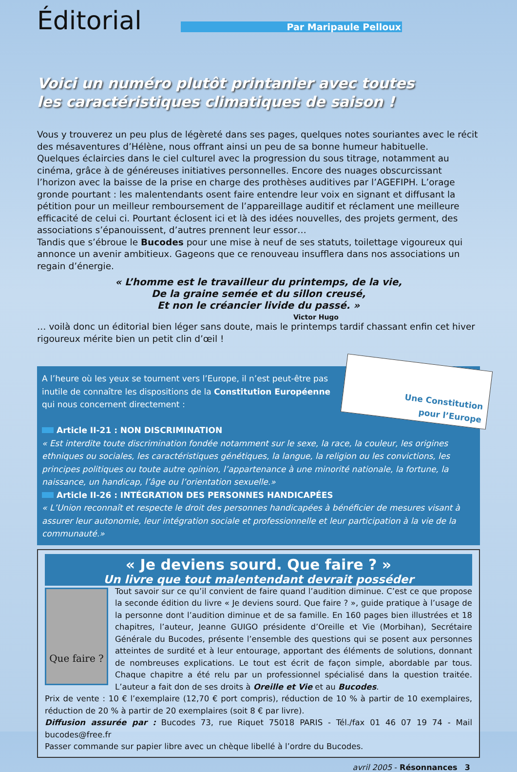Éditorial
Par Maripaule Pelloux
Voici un numéro plutôt printanier avec toutes
les caractéristiques climatiques de saison !
Vous y trouverez un peu plus de légèreté dans ses pages, quelques notes souriantes avec le récit des mésaventures d’Hélène, nous offrant ainsi un peu de sa bonne humeur habituelle.
Quelques éclaircies dans le ciel culturel avec la progression du sous titrage, notamment au cinéma, grâce à de généreuses initiatives personnelles. Encore des nuages obscurcissant l’horizon avec la baisse de la prise en charge des prothèses auditives par l’AGEFIPH. L’orage gronde pourtant : les malentendants osent faire entendre leur voix en signant et diffusant la pétition pour un meilleur remboursement de l’appareillage auditif et réclament une meilleure efficacité de celui ci. Pourtant éclosent ici et là des idées nouvelles, des projets germent, des associations s’épanouissent, d’autres prennent leur essor…
Tandis que s’ébroue le Bucodes pour une mise à neuf de ses statuts, toilettage vigoureux qui annonce un avenir ambitieux. Gageons que ce renouveau insufflera dans nos associations un regain d’énergie.
« L’homme est le travailleur du printemps, de la vie,
De la graine semée et du sillon creusé,
Et non le créancier livide du passé. »
Victor Hugo
… voilà donc un éditorial bien léger sans doute, mais le printemps tardif chassant enfin cet hiver rigoureux mérite bien un petit clin d’œil !
Une Constitution
pour l’Europe
A l’heure où les yeux se tournent vers l’Europe, il n’est peut-être pas inutile de connaître les dispositions de la Constitution Européenne qui nous concernent directement :
Article II-21 : NON DISCRIMINATION
« Est interdite toute discrimination fondée notamment sur le sexe, la race, la couleur, les origines ethniques ou sociales, les caractéristiques génétiques, la langue, la religion ou les convictions, les principes politiques ou toute autre opinion, l’appartenance à une minorité nationale, la fortune, la naissance, un handicap, l’âge ou l’orientation sexuelle.»
Article II-26 : INTÉGRATION DES PERSONNES HANDICAPÉES
« L’Union reconnaît et respecte le droit des personnes handicapées à bénéficier de mesures visant à assurer leur autonomie, leur intégration sociale et professionnelle et leur participation à la vie de la communauté.»
« Je deviens sourd. Que faire ? »
Un livre que tout malentendant devrait posséder
Que faire ?
Tout savoir sur ce qu’il convient de faire quand l’audition diminue. C’est ce que propose la seconde édition du livre « Je deviens sourd. Que faire ? », guide pratique à l’usage de la personne dont l’audition diminue et de sa famille. En 160 pages bien illustrées et 18 chapitres, l’auteur, Jeanne GUIGO présidente d’Oreille et Vie (Morbihan), Secrétaire Générale du Bucodes, présente l’ensemble des questions qui se posent aux personnes atteintes de surdité et à leur entourage, apportant des éléments de solutions, donnant de nombreuses explications. Le tout est écrit de façon simple, abordable par tous. Chaque chapitre a été relu par un professionnel spécialisé dans la question traitée. L’auteur a fait don de ses droits à Oreille et Vie et au Bucodes.
Prix de vente : 10 € l’exemplaire (12,70 € port compris), réduction de 10 % à partir de 10 exemplaires, réduction de 20 % à partir de 20 exemplaires (soit 8 € par livre).
Diffusion assurée par : Bucodes 73, rue Riquet 75018 PARIS - Tél./fax 01 46 07 19 74 - Mail bucodes@free.fr
Passer commande sur papier libre avec un chèque libellé à l’ordre du Bucodes.
avril 2005 - Résonnances 3